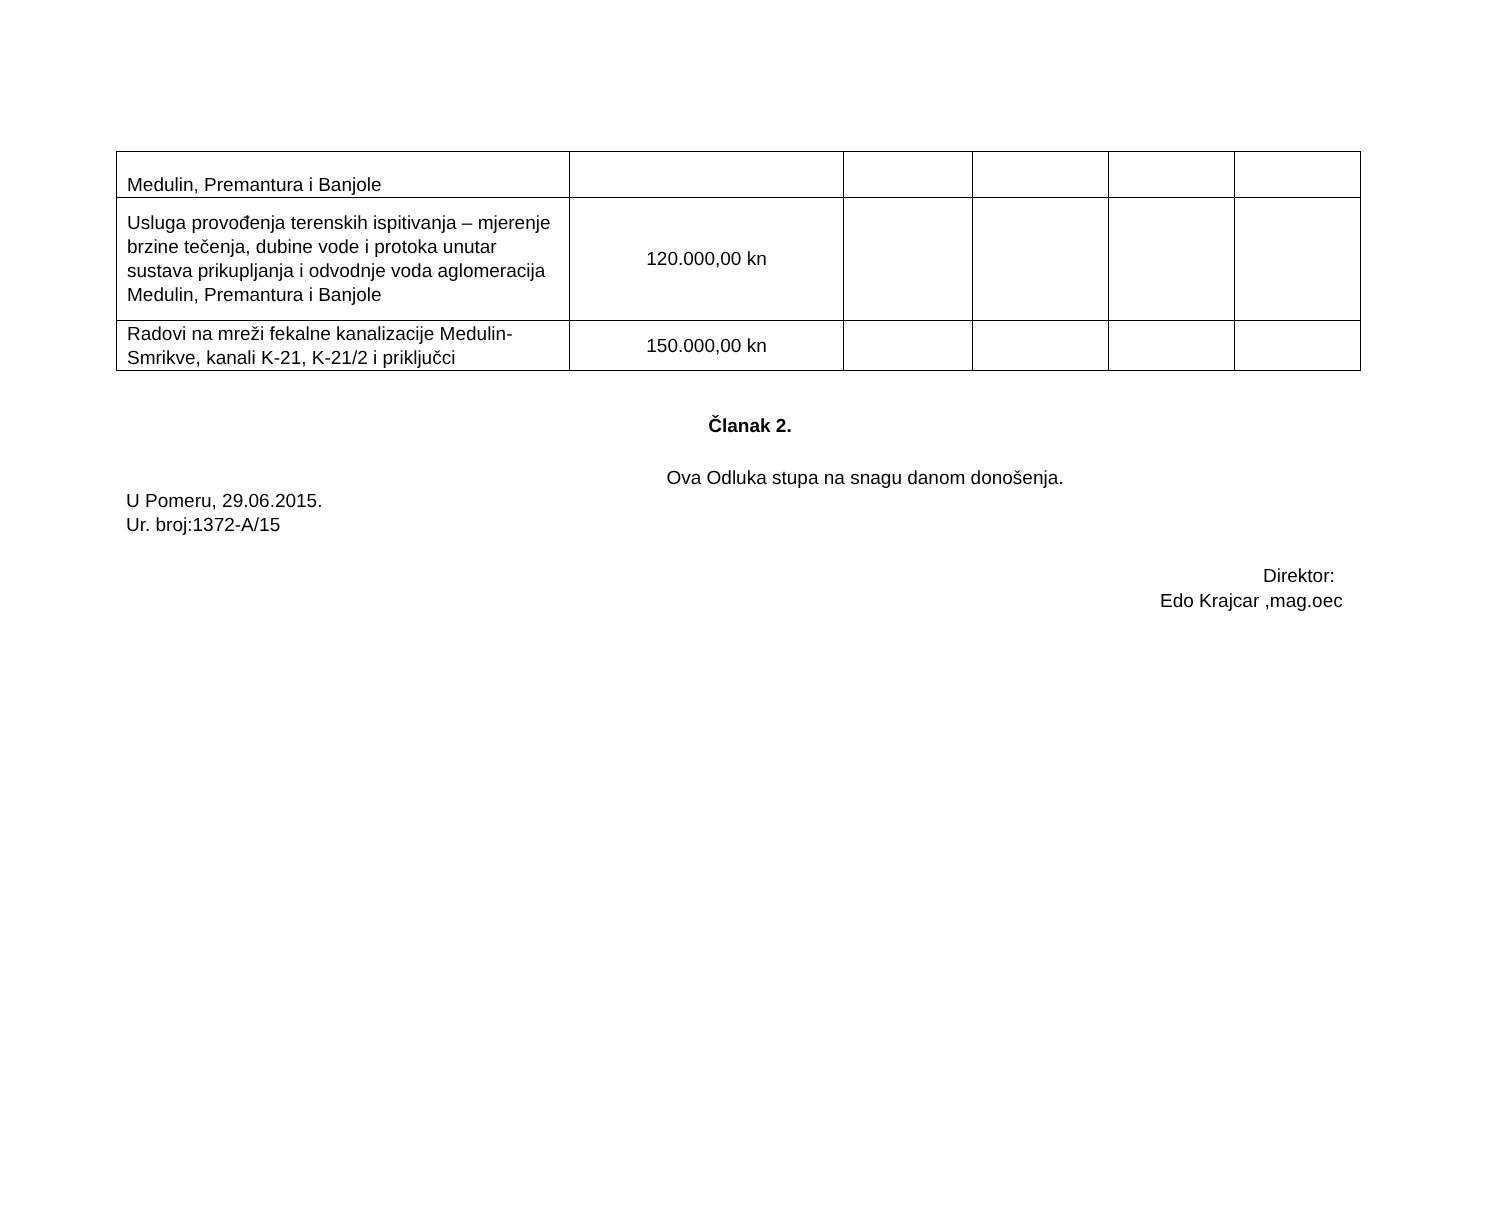| Medulin, Premantura i Banjole | | | | | |
| Usluga provođenja terenskih ispitivanja – mjerenje brzine tečenja, dubine vode i protoka unutar sustava prikupljanja i odvodnje voda aglomeracija Medulin, Premantura i Banjole | 120.000,00 kn | | | | |
| Radovi na mreži fekalne kanalizacije Medulin-Smrikve, kanali K-21, K-21/2 i priključci | 150.000,00 kn | | | | |
Članak 2.
Ova Odluka stupa na snagu danom donošenja.
U Pomeru, 29.06.2015.
Ur. broj:1372-A/15
Direktor:
Edo Krajcar ,mag.oec